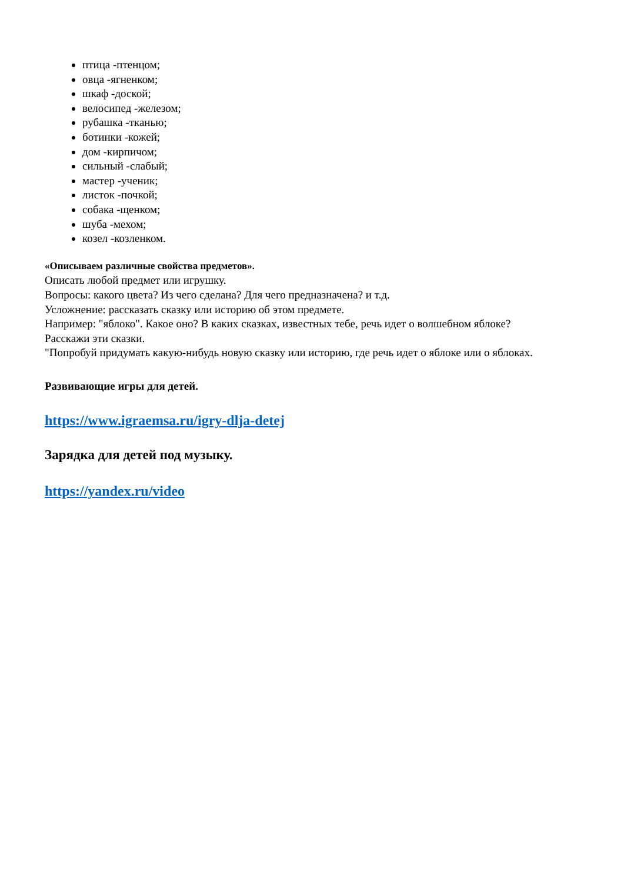птица -птенцом;
овца -ягненком;
шкаф -доской;
велосипед -железом;
рубашка -тканью;
ботинки -кожей;
дом -кирпичом;
сильный -слабый;
мастер -ученик;
листок -почкой;
собака -щенком;
шуба -мехом;
козел -козленком.
«Описываем различные свойства предметов».
Описать любой предмет или игрушку.
Вопросы: какого цвета? Из чего сделана? Для чего предназначена? и т.д.
Усложнение: рассказать сказку или историю об этом предмете.
Например: "яблоко". Какое оно? В каких сказках, известных тебе, речь идет о волшебном яблоке? Расскажи эти сказки.
"Попробуй придумать какую-нибудь новую сказку или историю, где речь идет о яблоке или о яблоках.
Развивающие игры для детей.
https://www.igraemsa.ru/igry-dlja-detej
Зарядка для детей под музыку.
https://yandex.ru/video